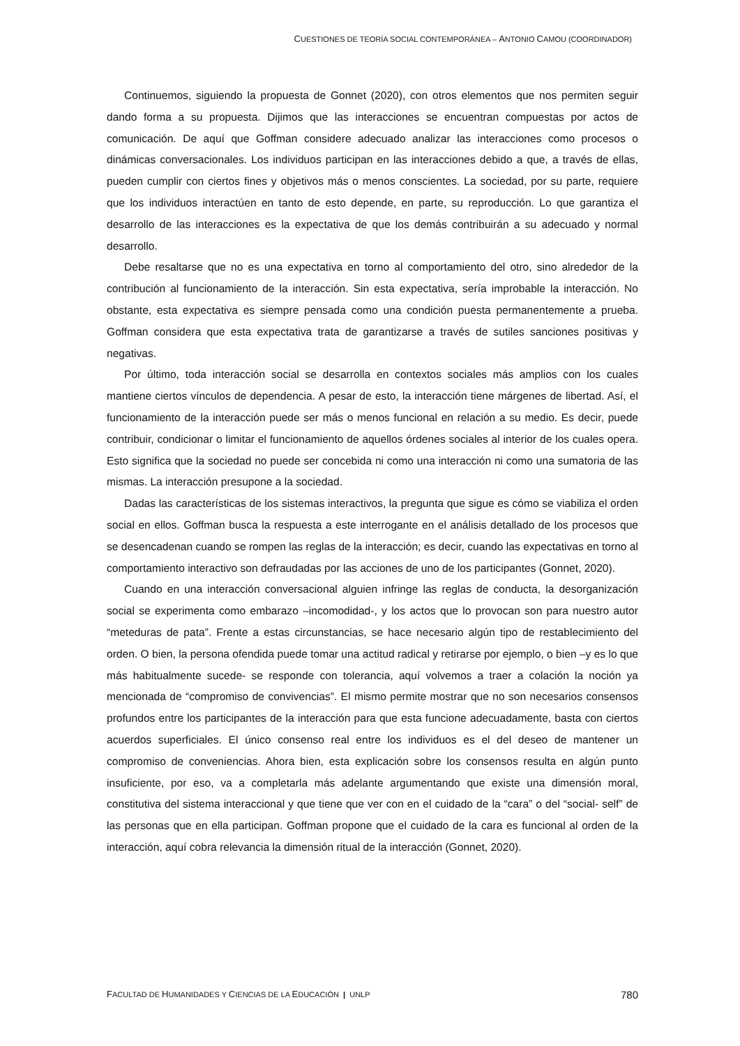CUESTIONES DE TEORÍA SOCIAL CONTEMPORÁNEA – ANTONIO CAMOU (COORDINADOR)
Continuemos, siguiendo la propuesta de Gonnet (2020), con otros elementos que nos permiten seguir dando forma a su propuesta. Dijimos que las interacciones se encuentran compuestas por actos de comunicación. De aquí que Goffman considere adecuado analizar las interacciones como procesos o dinámicas conversacionales. Los individuos participan en las interacciones debido a que, a través de ellas, pueden cumplir con ciertos fines y objetivos más o menos conscientes. La sociedad, por su parte, requiere que los individuos interactúen en tanto de esto depende, en parte, su reproducción. Lo que garantiza el desarrollo de las interacciones es la expectativa de que los demás contribuirán a su adecuado y normal desarrollo.
Debe resaltarse que no es una expectativa en torno al comportamiento del otro, sino alrededor de la contribución al funcionamiento de la interacción. Sin esta expectativa, sería improbable la interacción. No obstante, esta expectativa es siempre pensada como una condición puesta permanentemente a prueba. Goffman considera que esta expectativa trata de garantizarse a través de sutiles sanciones positivas y negativas.
Por último, toda interacción social se desarrolla en contextos sociales más amplios con los cuales mantiene ciertos vínculos de dependencia. A pesar de esto, la interacción tiene márgenes de libertad. Así, el funcionamiento de la interacción puede ser más o menos funcional en relación a su medio. Es decir, puede contribuir, condicionar o limitar el funcionamiento de aquellos órdenes sociales al interior de los cuales opera. Esto significa que la sociedad no puede ser concebida ni como una interacción ni como una sumatoria de las mismas. La interacción presupone a la sociedad.
Dadas las características de los sistemas interactivos, la pregunta que sigue es cómo se viabiliza el orden social en ellos. Goffman busca la respuesta a este interrogante en el análisis detallado de los procesos que se desencadenan cuando se rompen las reglas de la interacción; es decir, cuando las expectativas en torno al comportamiento interactivo son defraudadas por las acciones de uno de los participantes (Gonnet, 2020).
Cuando en una interacción conversacional alguien infringe las reglas de conducta, la desorganización social se experimenta como embarazo –incomodidad-, y los actos que lo provocan son para nuestro autor “meteduras de pata”. Frente a estas circunstancias, se hace necesario algún tipo de restablecimiento del orden. O bien, la persona ofendida puede tomar una actitud radical y retirarse por ejemplo, o bien –y es lo que más habitualmente sucede- se responde con tolerancia, aquí volvemos a traer a colación la noción ya mencionada de “compromiso de convivencias”. El mismo permite mostrar que no son necesarios consensos profundos entre los participantes de la interacción para que esta funcione adecuadamente, basta con ciertos acuerdos superficiales. El único consenso real entre los individuos es el del deseo de mantener un compromiso de conveniencias. Ahora bien, esta explicación sobre los consensos resulta en algún punto insuficiente, por eso, va a completarla más adelante argumentando que existe una dimensión moral, constitutiva del sistema interaccional y que tiene que ver con en el cuidado de la “cara” o del “social- self” de las personas que en ella participan. Goffman propone que el cuidado de la cara es funcional al orden de la interacción, aquí cobra relevancia la dimensión ritual de la interacción (Gonnet, 2020).
FACULTAD DE HUMANIDADES Y CIENCIAS DE LA EDUCACIÓN | UNLP 780